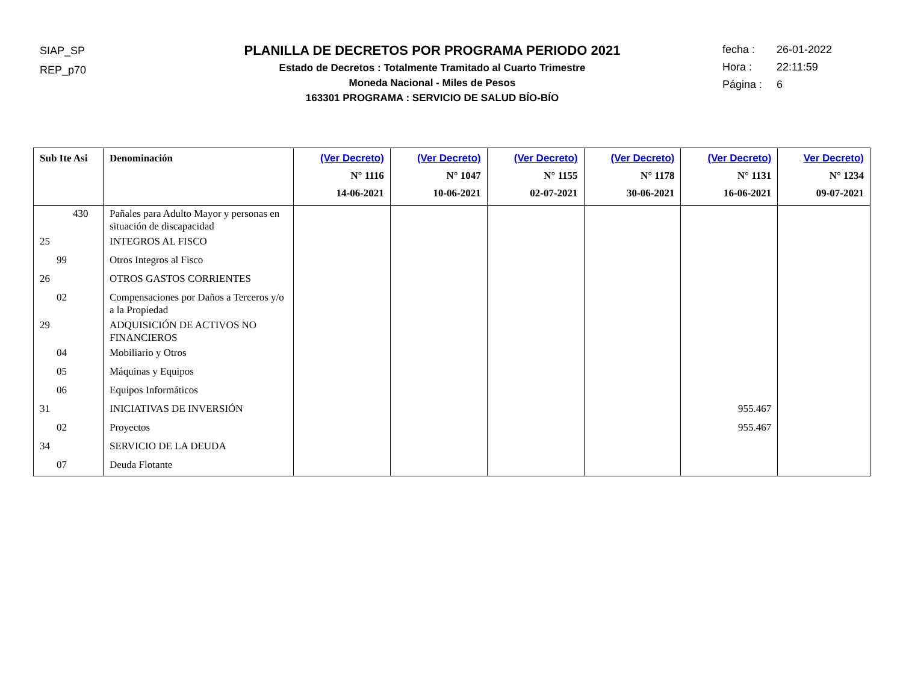SIAP_SP
REP_p70
PLANILLA DE DECRETOS POR PROGRAMA PERIODO 2021
Estado de Decretos : Totalmente Tramitado al Cuarto Trimestre
Moneda Nacional - Miles de Pesos
163301 PROGRAMA : SERVICIO DE SALUD BÍO-BÍO
fecha : 26-01-2022
Hora : 22:11:59
Página : 6
| Sub Ite Asi | Denominación | (Ver Decreto) N° 1116 14-06-2021 | (Ver Decreto) N° 1047 10-06-2021 | (Ver Decreto) N° 1155 02-07-2021 | (Ver Decreto) N° 1178 30-06-2021 | (Ver Decreto) N° 1131 16-06-2021 | Ver Decreto) N° 1234 09-07-2021 |
| --- | --- | --- | --- | --- | --- | --- | --- |
| 430 | Pañales para Adulto Mayor y personas en situación de discapacidad | | | | | | |
| 25 | INTEGROS AL FISCO | | | | | | |
| 99 | Otros Integros al Fisco | | | | | | |
| 26 | OTROS GASTOS CORRIENTES | | | | | | |
| 02 | Compensaciones por Daños a Terceros y/o a la Propiedad | | | | | | |
| 29 | ADQUISICIÓN DE ACTIVOS NO FINANCIEROS | | | | | | |
| 04 | Mobiliario y Otros | | | | | | |
| 05 | Máquinas y Equipos | | | | | | |
| 06 | Equipos Informáticos | | | | | | |
| 31 | INICIATIVAS DE INVERSIÓN | | | | | 955.467 | |
| 02 | Proyectos | | | | | 955.467 | |
| 34 | SERVICIO DE LA DEUDA | | | | | | |
| 07 | Deuda Flotante | | | | | | |